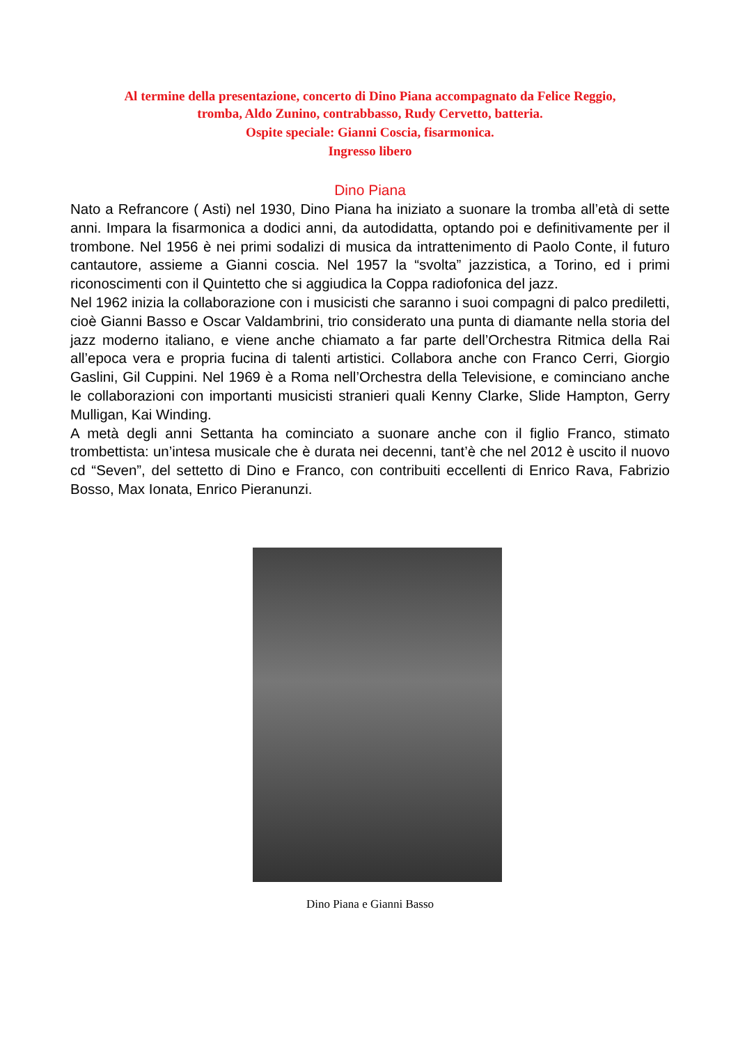Al termine della presentazione, concerto di Dino Piana accompagnato da Felice Reggio,
tromba, Aldo Zunino, contrabbasso, Rudy Cervetto, batteria.
Ospite speciale: Gianni Coscia, fisarmonica.
Ingresso libero
Dino Piana
Nato a Refrancore ( Asti) nel 1930, Dino Piana ha iniziato a suonare la tromba all’età di sette anni. Impara la fisarmonica a dodici anni, da autodidatta, optando poi e definitivamente per il trombone. Nel 1956 è nei primi sodalizi di musica da intrattenimento di Paolo Conte, il futuro cantautore, assieme a Gianni coscia. Nel 1957 la “svolta” jazzistica, a Torino, ed i primi riconoscimenti con il Quintetto che si aggiudica la Coppa radiofonica del jazz.
Nel 1962 inizia la collaborazione con i musicisti che saranno i suoi compagni di palco prediletti, cioè Gianni Basso e Oscar Valdambrini, trio considerato una punta di diamante nella storia del jazz moderno italiano, e viene anche chiamato a far parte dell’Orchestra Ritmica della Rai all’epoca vera e propria fucina di talenti artistici. Collabora anche con Franco Cerri, Giorgio Gaslini, Gil Cuppini. Nel 1969 è a Roma nell’Orchestra della Televisione, e cominciano anche le collaborazioni con importanti musicisti stranieri quali Kenny Clarke, Slide Hampton, Gerry Mulligan, Kai Winding.
A metà degli anni Settanta ha cominciato a suonare anche con il figlio Franco, stimato trombettista: un’intesa musicale che è durata nei decenni, tant’è che nel 2012 è uscito il nuovo cd “Seven”, del settetto di Dino e Franco, con contribuiti eccellenti di Enrico Rava, Fabrizio Bosso, Max Ionata, Enrico Pieranunzi.
Dino Piana e Gianni Basso